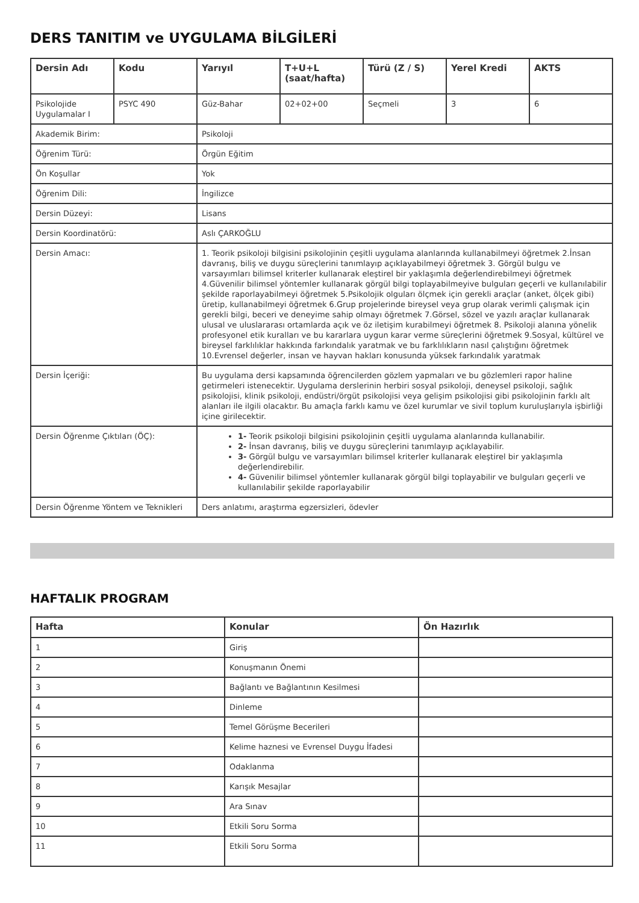DERS TANITIM ve UYGULAMA BİLGİLERİ
| Dersin Adı | Kodu | Yarıyıl | T+U+L (saat/hafta) | Türü (Z / S) | Yerel Kredi | AKTS |
| --- | --- | --- | --- | --- | --- | --- |
| Psikolojide Uygulamalar I | PSYC 490 | Güz-Bahar | 02+02+00 | Seçmeli | 3 | 6 |
| Akademik Birim: | | Psikoloji | | | | |
| Öğrenim Türü: | | Örgün Eğitim | | | | |
| Ön Koşullar | | Yok | | | | |
| Öğrenim Dili: | | İngilizce | | | | |
| Dersin Düzeyi: | | Lisans | | | | |
| Dersin Koordinatörü: | | Aslı ÇARKOĞLU | | | | |
| Dersin Amacı: | | 1. Teorik psikoloji bilgisini psikolojinin çeşitli uygulama alanlarında kullanabilmeyi öğretmek 2.İnsan davranış, biliş ve duygu süreçlerini tanımlayıp açıklayabilmeyi öğretmek 3. Görgül bulgu ve varsayımları bilimsel kriterler kullanarak eleştirel bir yaklaşımla değerlendirebilmeyi öğretmek 4.Güvenilir bilimsel yöntemler kullanarak görgül bilgi toplayabilmeyive bulguları geçerli ve kullanılabilir şekilde raporlayabilmeyi öğretmek 5.Psikolojik olguları ölçmek için gerekli araçlar (anket, ölçek gibi) üretip, kullanabilmeyi öğretmek 6.Grup projelerinde bireysel veya grup olarak verimli çalışmak için gerekli bilgi, beceri ve deneyime sahip olmayı öğretmek 7.Görsel, sözel ve yazılı araçlar kullanarak ulusal ve uluslararası ortamlarda açık ve öz iletişim kurabilmeyi öğretmek 8. Psikoloji alanına yönelik profesyonel etik kuralları ve bu kararlara uygun karar verme süreçlerini öğretmek 9.Sosyal, kültürel ve bireysel farklılıklar hakkında farkındalık yaratmak ve bu farklılıkların nasıl çalıştığını öğretmek 10.Evrensel değerler, insan ve hayvan hakları konusunda yüksek farkındalık yaratmak | | | | |
| Dersin İçeriği: | | Bu uygulama dersi kapsamında öğrencilerden gözlem yapmaları ve bu gözlemleri rapor haline getirmeleri istenecektir. Uygulama derslerinin herbiri sosyal psikoloji, deneysel psikoloji, sağlık psikolojisi, klinik psikoloji, endüstri/örgüt psikolojisi veya gelişim psikolojisi gibi psikolojinin farklı alt alanları ile ilgili olacaktır. Bu amaçla farklı kamu ve özel kurumlar ve sivil toplum kuruluşlarıyla işbirliği içine girilecektir. | | | | |
| Dersin Öğrenme Çıktıları (ÖÇ): | | 1- Teorik psikoloji bilgisini psikolojinin çeşitli uygulama alanlarında kullanabilir. 2- İnsan davranış, biliş ve duygu süreçlerini tanımlayıp açıklayabilir. 3- Görgül bulgu ve varsayımları bilimsel kriterler kullanarak eleştirel bir yaklaşımla değerlendirebilir. 4- Güvenilir bilimsel yöntemler kullanarak görgül bilgi toplayabilir ve bulguları geçerli ve kullanılabilir şekilde raporlayabilir | | | | |
| Dersin Öğrenme Yöntem ve Teknikleri | | Ders anlatımı, araştırma egzersizleri, ödevler | | | | |
HAFTALIK PROGRAM
| Hafta | Konular | Ön Hazırlık |
| --- | --- | --- |
| 1 | Giriş | |
| 2 | Konuşmanın Önemi | |
| 3 | Bağlantı ve Bağlantının Kesilmesi | |
| 4 | Dinleme | |
| 5 | Temel Görüşme Becerileri | |
| 6 | Kelime haznesi ve Evrensel Duygu İfadesi | |
| 7 | Odaklanma | |
| 8 | Karışık Mesajlar | |
| 9 | Ara Sınav | |
| 10 | Etkili Soru Sorma | |
| 11 | Etkili Soru Sorma | |